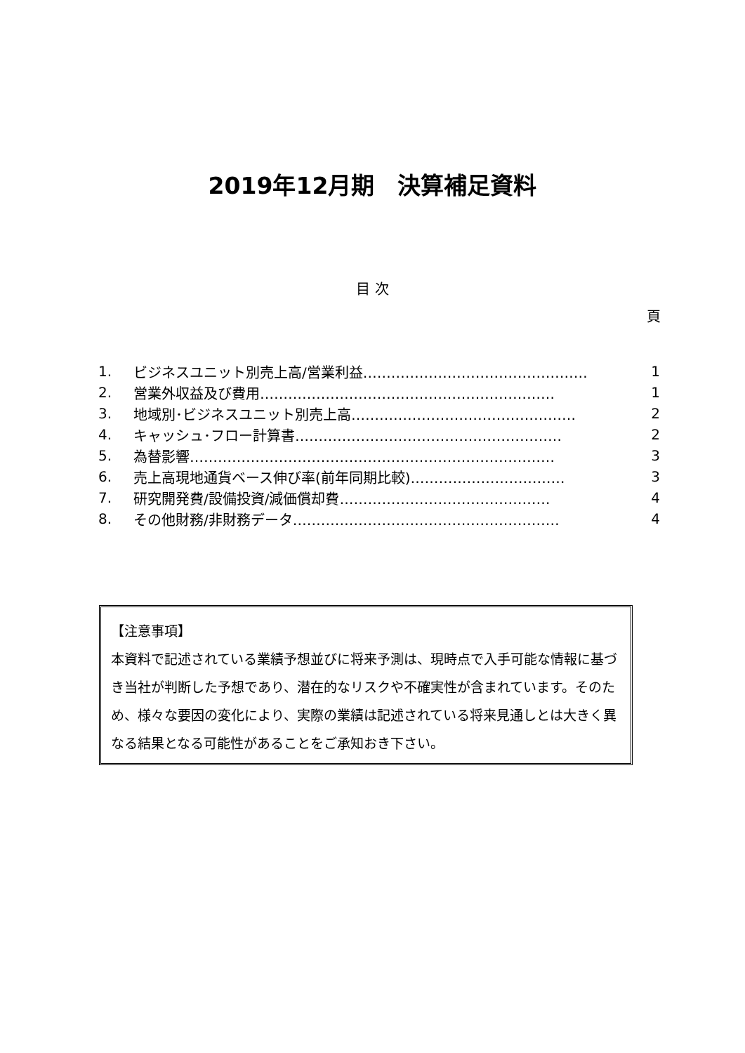2019年12月期　決算補足資料
目 次
頁
1. ビジネスユニット別売上高/営業利益………………………………………… 1
2. 営業外収益及び費用……………………………………………………… 1
3. 地域別･ビジネスユニット別売上高………………………………………… 2
4. キャッシュ･フロー計算書………………………………………………… 2
5. 為替影響…………………………………………………………………… 3
6. 売上高現地通貨ベース伸び率(前年同期比較)…………………………… 3
7. 研究開発費/設備投資/減価償却費……………………………………… 4
8. その他財務/非財務データ………………………………………………… 4
【注意事項】
本資料で記述されている業績予想並びに将来予測は、現時点で入手可能な情報に基づき当社が判断した予想であり、潜在的なリスクや不確実性が含まれています。そのため、様々な要因の変化により、実際の業績は記述されている将来見通しとは大きく異なる結果となる可能性があることをご承知おき下さい。